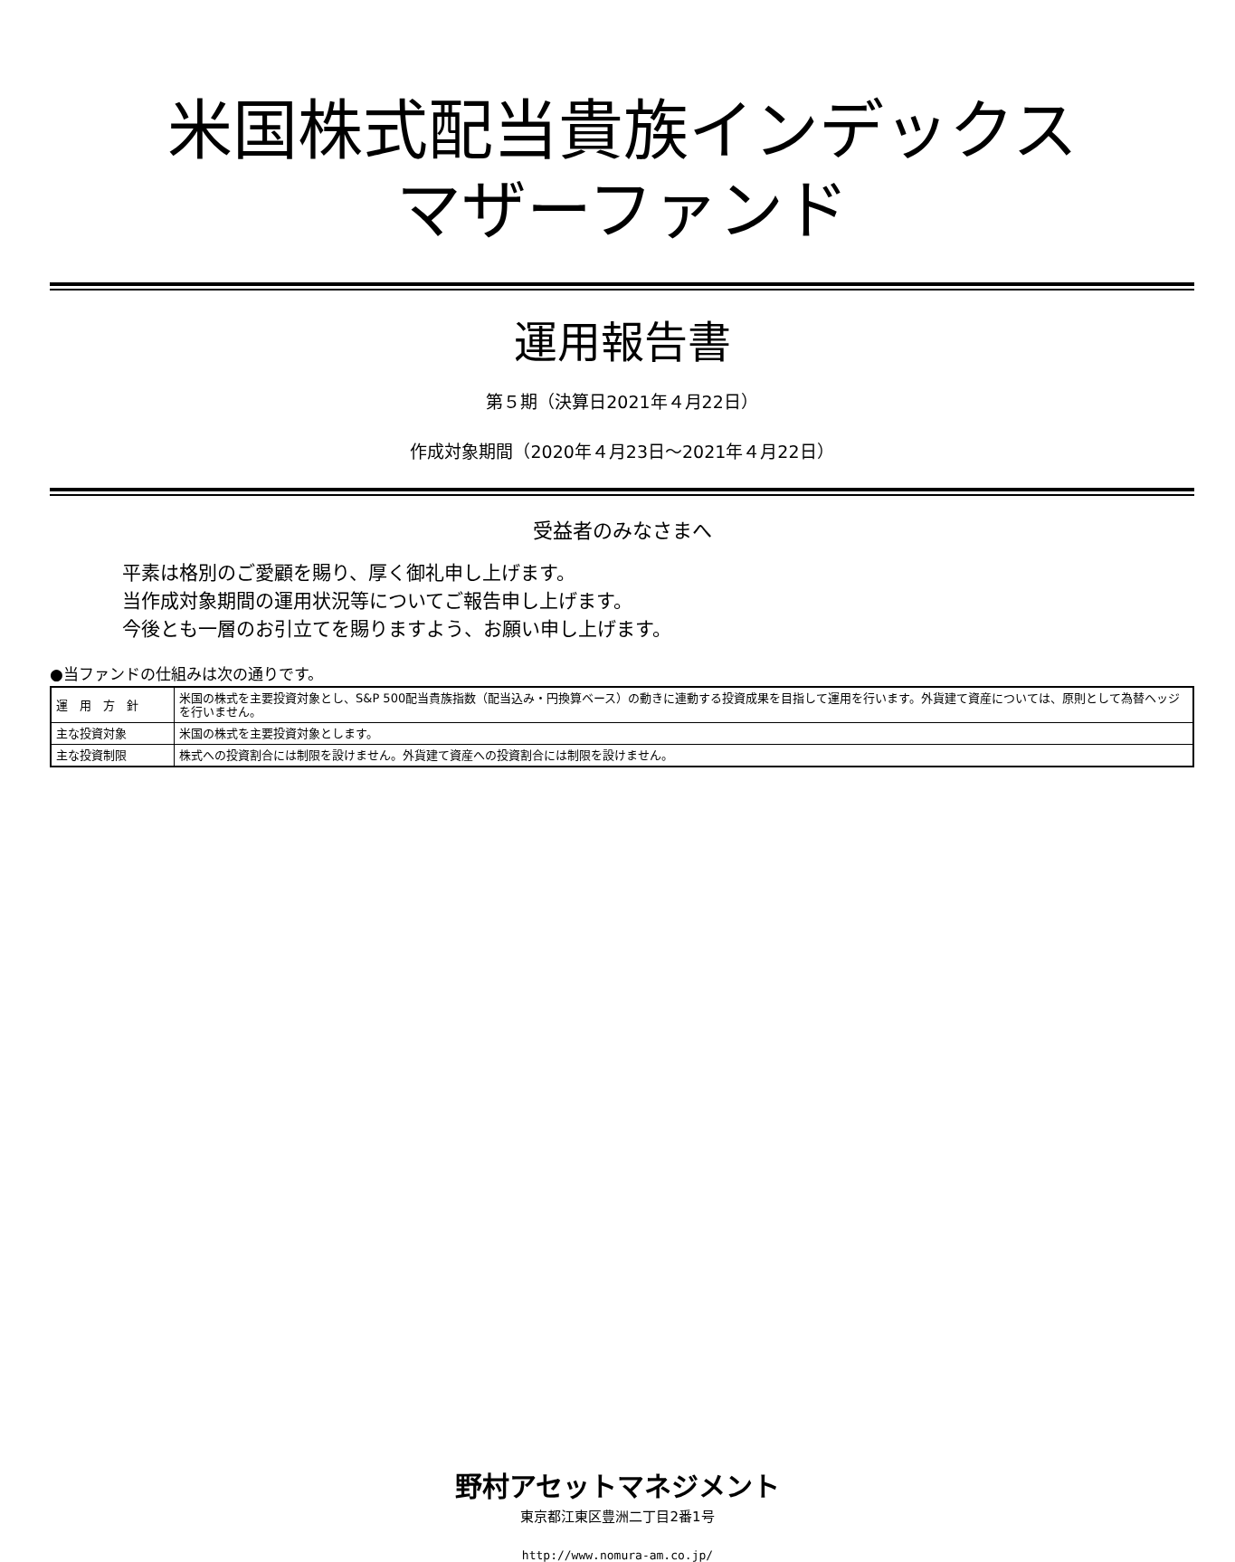米国株式配当貴族インデックス
マザーファンド
運用報告書
第５期（決算日2021年４月22日）
作成対象期間（2020年４月23日～2021年４月22日）
受益者のみなさまへ
平素は格別のご愛顧を賜り、厚く御礼申し上げます。
当作成対象期間の運用状況等についてご報告申し上げます。
今後とも一層のお引立てを賜りますよう、お願い申し上げます。
●当ファンドの仕組みは次の通りです。
| 運 用 方 針 | 米国の株式を主要投資対象とし、S&P 500配当貴族指数（配当込み・円換算ベース）の動きに連動する投資成果を目指して運用を行います。外貨建て資産については、原則として為替ヘッジを行いません。 |
| 主な投資対象 | 米国の株式を主要投資対象とします。 |
| 主な投資制限 | 株式への投資割合には制限を設けません。外貨建て資産への投資割合には制限を設けません。 |
野村アセットマネジメント
東京都江東区豊洲二丁目2番1号
http://www.nomura-am.co.jp/